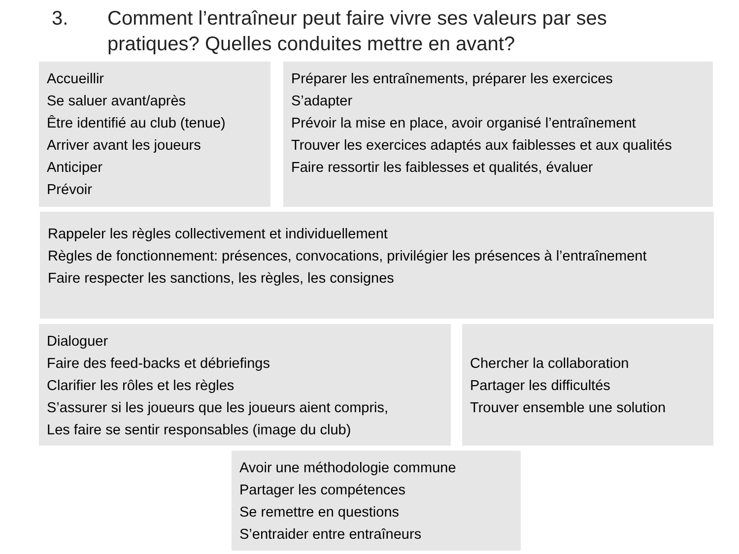3. Comment l’entraîneur peut faire vivre ses valeurs par ses
pratiques? Quelles conduites mettre en avant?
Accueillir
Se saluer avant/après
Être identifié au club (tenue)
Arriver avant les joueurs
Anticiper
Prévoir
Préparer les entraînements, préparer les exercices
S’adapter
Prévoir la mise en place, avoir organisé l’entraînement
Trouver les exercices adaptés aux faiblesses et aux qualités
Faire ressortir les faiblesses et qualités, évaluer
Rappeler les règles collectivement et individuellement
Règles de fonctionnement: présences, convocations, privilégier les présences à l’entraînement
Faire respecter les sanctions, les règles, les consignes
Dialoguer
Faire des feed-backs et débriefings
Clarifier les rôles et les règles
S’assurer si les joueurs que les joueurs aient compris,
Les faire se sentir responsables (image du club)
Chercher la collaboration
Partager les difficultés
Trouver ensemble une solution
Avoir une méthodologie commune
Partager les compétences
Se remettre en questions
S’entraider entre entraîneurs